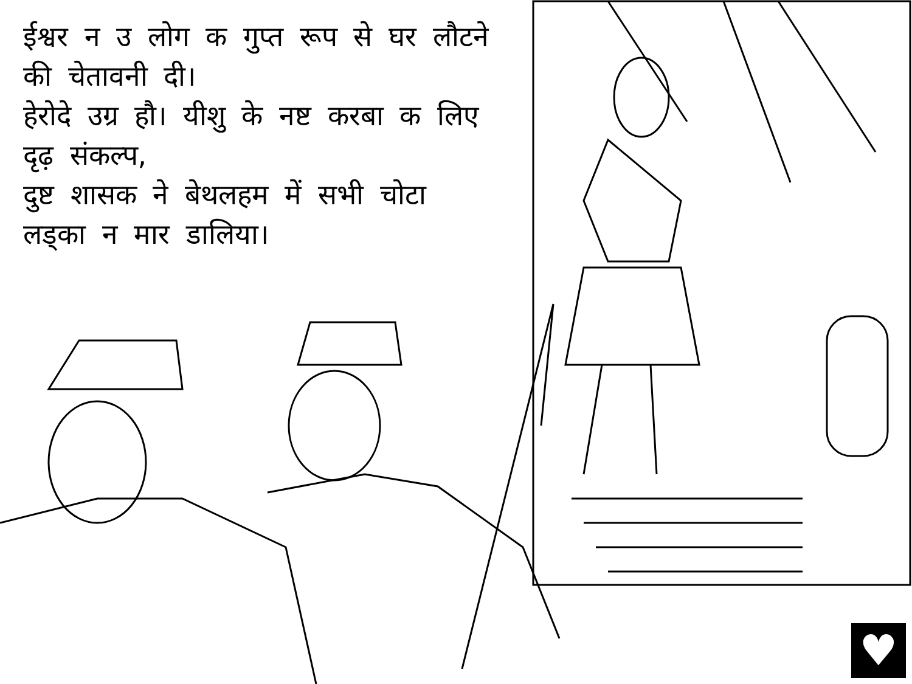ईश्वर न उ लोग क गुप्त रूप से घर लौटने की चेतावनी दी।
हेरोदे उग्र हौ। यीशु के नष्ट करबा क लिए दृढ़ संकल्प,
दुष्ट शासक ने बेथलहम में सभी चोटा लड्का न मार डालिया।
♥